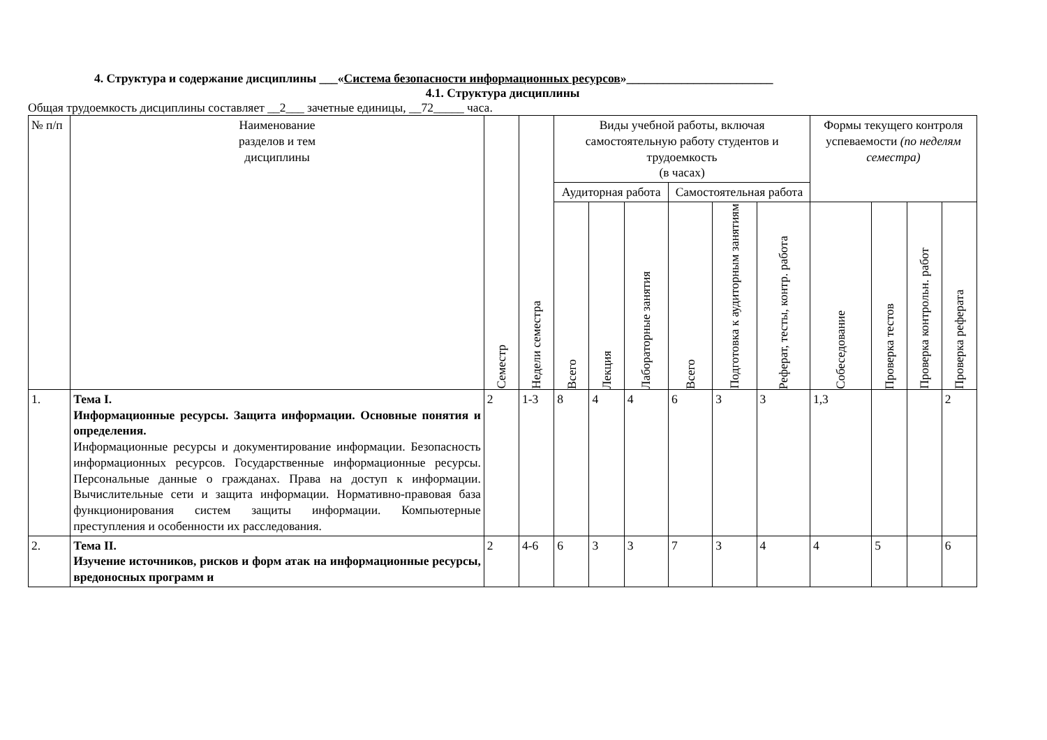4. Структура и содержание дисциплины ___«Система безопасности информационных ресурсов»________________________
4.1. Структура дисциплины
Общая трудоемкость дисциплины составляет __2___ зачетные единицы, __72_____ часа.
| № п/п | Наименование разделов и тем дисциплины | Семестр | Недели семестра | Виды учебной работы, включая самостоятельную работу студентов и трудоемкость (в часах) | | | | | | Формы текущего контроля успеваемости (по неделям семестра) | | | |
| --- | --- | --- | --- | --- | --- | --- | --- | --- | --- | --- | --- | --- | --- |
| | | | | Аудиторная работа | | | Самостоятельная работа | | | | | | |
| | | | | Всего | Лекция | Лабораторные занятия | Всего | Подготовка к аудиторным занятиям | Реферат, тесты, контр. работа | Собеседование | Проверка тестов | Проверка контрольн. работ | Проверка реферата |
| 1. | Тема I. Информационные ресурсы. Защита информации. Основные понятия и определения. Информационные ресурсы и документирование информации. Безопасность информационных ресурсов. Государственные информационные ресурсы. Персональные данные о гражданах. Права на доступ к информации. Вычислительные сети и защита информации. Нормативно-правовая база функционирования систем защиты информации. Компьютерные преступления и особенности их расследования. | 2 | 1-3 | 8 | 4 | 4 | 6 | 3 | 3 | 1,3 | | | 2 |
| 2. | Тема II. Изучение источников, рисков и форм атак на информационные ресурсы, вредоносных программ и | 2 | 4-6 | 6 | 3 | 3 | 7 | 3 | 4 | 4 | 5 | | 6 |